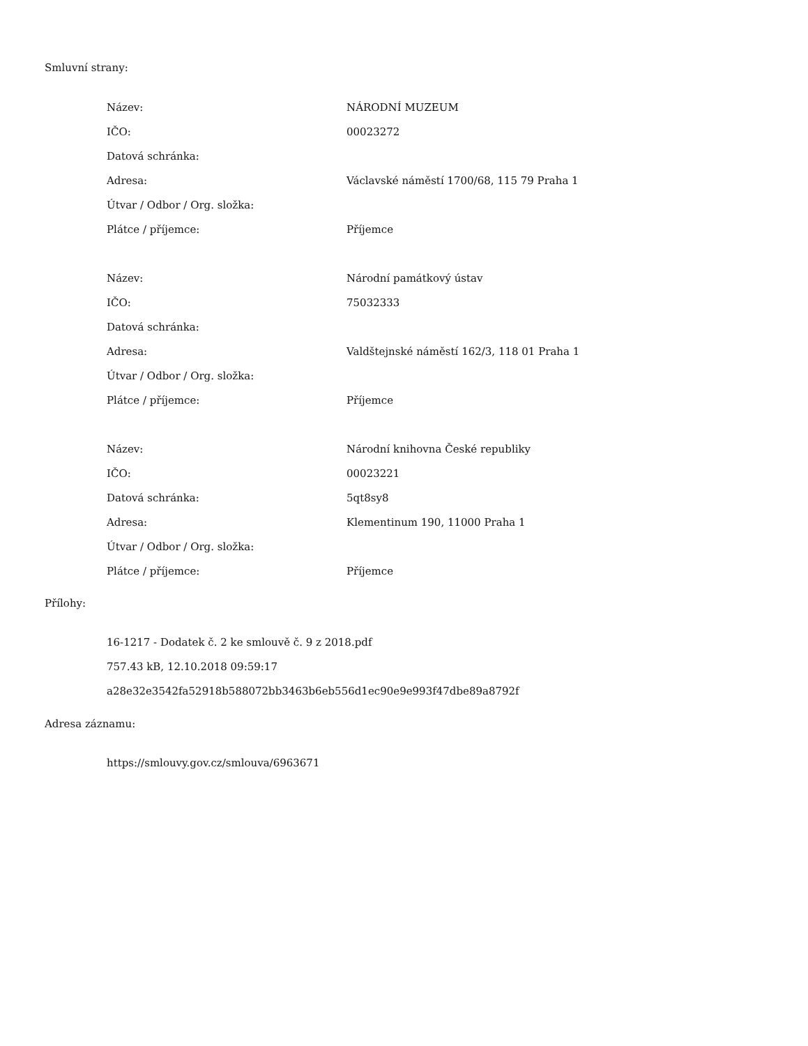Smluvní strany:
| Název: | NÁRODNÍ MUZEUM |
| IČO: | 00023272 |
| Datová schránka: | |
| Adresa: | Václavské náměstí 1700/68, 115 79 Praha 1 |
| Útvar / Odbor / Org. složka: | |
| Plátce / příjemce: | Příjemce |
| Název: | Národní památkový ústav |
| IČO: | 75032333 |
| Datová schránka: | |
| Adresa: | Valdštejnské náměstí 162/3, 118 01 Praha 1 |
| Útvar / Odbor / Org. složka: | |
| Plátce / příjemce: | Příjemce |
| Název: | Národní knihovna České republiky |
| IČO: | 00023221 |
| Datová schránka: | 5qt8sy8 |
| Adresa: | Klementinum 190, 11000 Praha 1 |
| Útvar / Odbor / Org. složka: | |
| Plátce / příjemce: | Příjemce |
Přílohy:
16-1217 - Dodatek č. 2 ke smlouvě č. 9 z 2018.pdf
757.43 kB, 12.10.2018 09:59:17
a28e32e3542fa52918b588072bb3463b6eb556d1ec90e9e993f47dbe89a8792f
Adresa záznamu:
https://smlouvy.gov.cz/smlouva/6963671